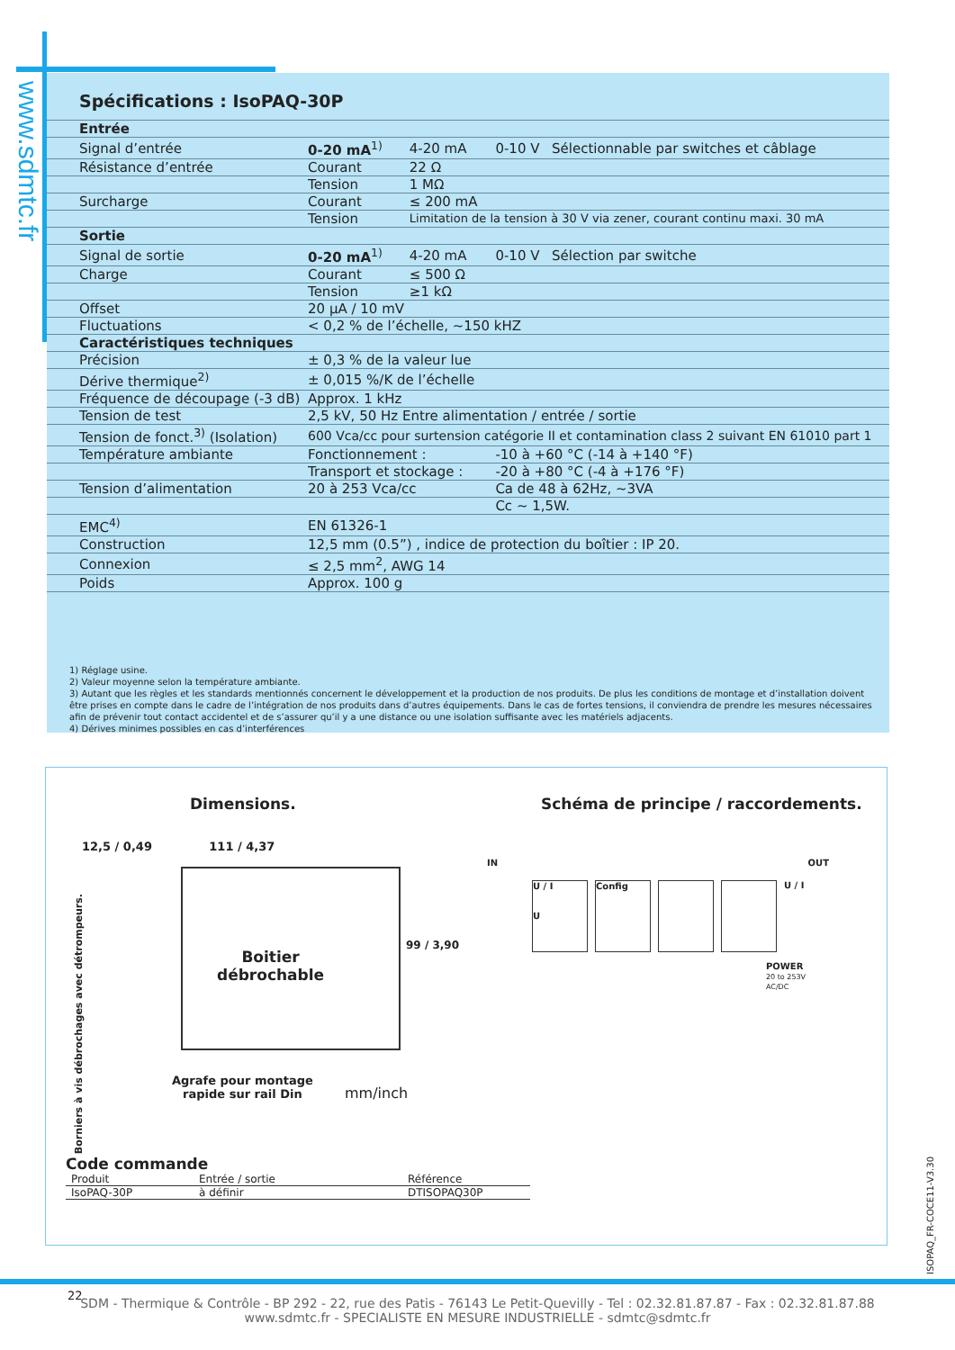www.sdmtc.fr
Spécifications : IsoPAQ-30P
| Entrée | | | | |
| Signal d’entrée | 0-20 mA<sup>1)</sup> | 4-20 mA | 0-10 V | Sélectionnable par switches et câblage |
| Résistance d’entrée | Courant | 22 Ω | | |
| | Tension | 1 MΩ | | |
| Surcharge | Courant | ≤ 200 mA | | |
| | Tension | Limitation de la tension à 30 V via zener, courant continu maxi. 30 mA | | |
| Sortie | | | | |
| Signal de sortie | 0-20 mA<sup>1)</sup> | 4-20 mA | 0-10 V | Sélection par switche |
| Charge | Courant | ≤ 500 Ω | | |
| | Tension | ≥1 kΩ | | |
| Offset | 20 µA / 10 mV | | | |
| Fluctuations | < 0,2 % de l’échelle, ~150 kHZ | | | |
| Caractéristiques techniques | | | | |
| Précision | ± 0,3 % de la valeur lue | | | |
| Dérive thermique<sup>2)</sup> | ± 0,015 %/K de l’échelle | | | |
| Fréquence de découpage (-3 dB) | Approx. 1 kHz | | | |
| Tension de test | 2,5 kV, 50 Hz Entre alimentation / entrée / sortie | | | |
| Tension de fonct.<sup>3)</sup> (Isolation) | 600 Vca/cc pour surtension catégorie II et contamination class 2 suivant EN 61010 part 1 | | | |
| Température ambiante | Fonctionnement : | | -10 à +60 °C (-14 à +140 °F) | |
| | Transport et stockage : | | -20 à +80 °C (-4 à +176 °F) | |
| Tension d’alimentation | 20 à 253 Vca/cc | | Ca de 48 à 62Hz, ~3VA | |
| | | | Cc ~ 1,5W. | |
| EMC<sup>4)</sup> | EN 61326-1 | | | |
| Construction | 12,5 mm (0.5”) , indice de protection du boîtier : IP 20. | | | |
| Connexion | ≤ 2,5 mm<sup>2</sup>, AWG 14 | | | |
| Poids | Approx. 100 g | | | |
1) Réglage usine.
2) Valeur moyenne selon la température ambiante.
3) Autant que les règles et les standards mentionnés concernent le développement et la production de nos produits. De plus les conditions de montage et d’installation doivent être prises en compte dans le cadre de l’intégration de nos produits dans d’autres équipements. Dans le cas de fortes tensions, il conviendra de prendre les mesures nécessaires afin de prévenir tout contact accidentel et de s’assurer qu’il y a une distance ou une isolation suffisante avec les matériels adjacents.
4) Dérives minimes possibles en cas d’interférences
Dimensions.
Schéma de principe / raccordements.
12,5 / 0,49 111 / 4,37
Boitier
débrochable
Borniers à vis débrochages avec détrompeurs.
99 / 3,90
Agrafe pour montage
rapide sur rail Din
mm/inch
IN OUT
U / I
U
Config
U / I
POWER
20 to 253V AC/DC
Code commande
| Produit | Entrée / sortie | Référence |
| --- | --- | --- |
| IsoPAQ-30P | à définir | DTISOPAQ30P |
ISOPAQ_FR-COCE11-V3.30
22
SDM - Thermique & Contrôle - BP 292 - 22, rue des Patis - 76143 Le Petit-Quevilly - Tel : 02.32.81.87.87 - Fax : 02.32.81.87.88
www.sdmtc.fr - SPECIALISTE EN MESURE INDUSTRIELLE - sdmtc@sdmtc.fr